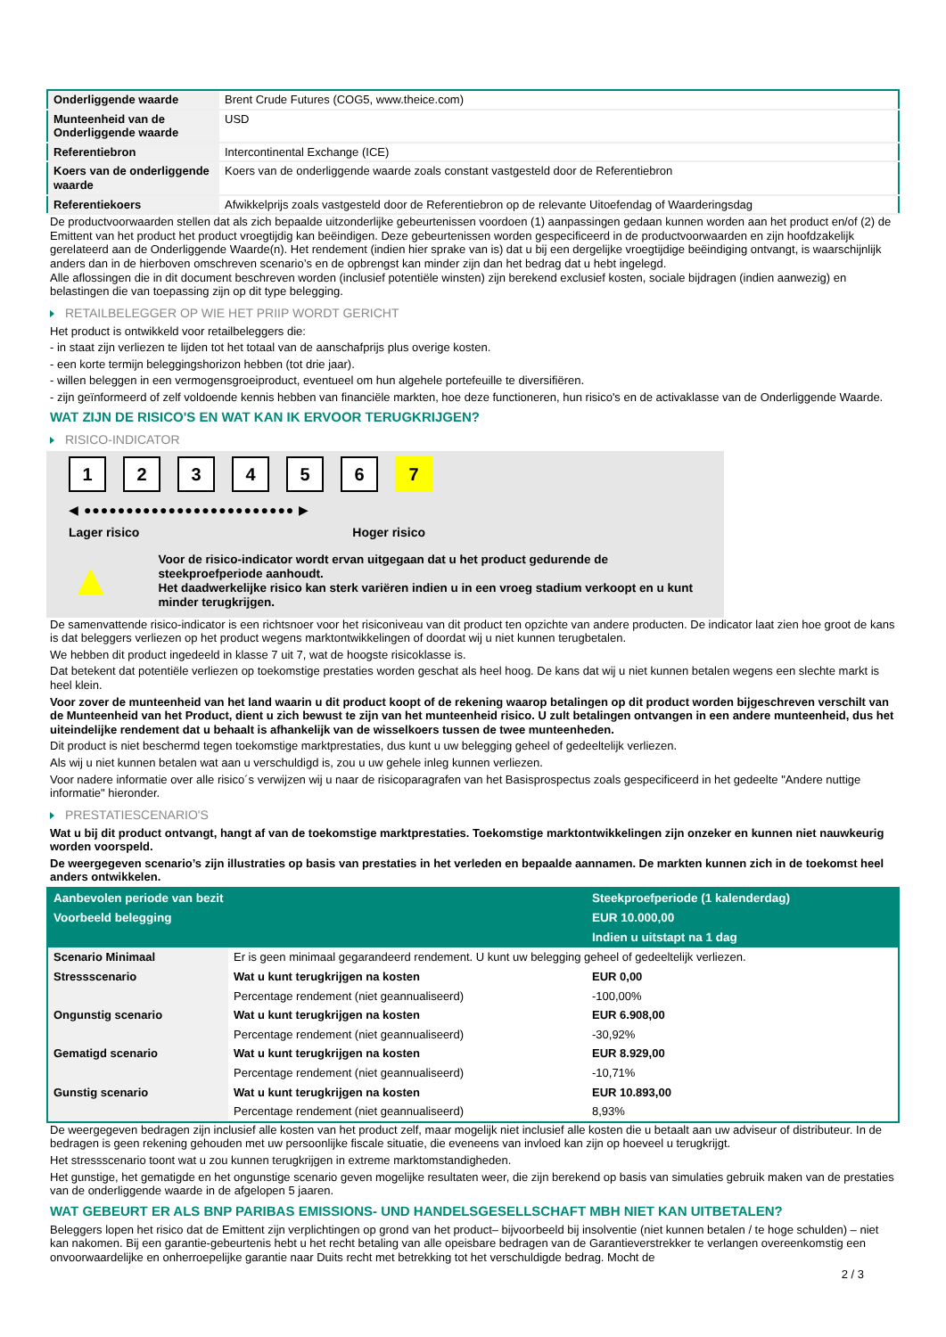| Onderliggende waarde | Brent Crude Futures (COG5, www.theice.com) |
| Munteenheid van de Onderliggende waarde | USD |
| Referentiebron | Intercontinental Exchange (ICE) |
| Koers van de onderliggende waarde | Koers van de onderliggende waarde zoals constant vastgesteld door de Referentiebron |
| Referentiekoers | Afwikkelprijs zoals vastgesteld door de Referentiebron op de relevante Uitoefendag of Waarderingsdag |
De productvoorwaarden stellen dat als zich bepaalde uitzonderlijke gebeurtenissen voordoen (1) aanpassingen gedaan kunnen worden aan het product en/of (2) de Emittent van het product het product vroegtijdig kan beëindigen. Deze gebeurtenissen worden gespecificeerd in de productvoorwaarden en zijn hoofdzakelijk gerelateerd aan de Onderliggende Waarde(n). Het rendement (indien hier sprake van is) dat u bij een dergelijke vroegtijdige beëindiging ontvangt, is waarschijnlijk anders dan in de hierboven omschreven scenario’s en de opbrengst kan minder zijn dan het bedrag dat u hebt ingelegd.
Alle aflossingen die in dit document beschreven worden (inclusief potentiële winsten) zijn berekend exclusief kosten, sociale bijdragen (indien aanwezig) en belastingen die van toepassing zijn op dit type belegging.
RETAILBELEGGER OP WIE HET PRIIP WORDT GERICHT
Het product is ontwikkeld voor retailbeleggers die:
- in staat zijn verliezen te lijden tot het totaal van de aanschafprijs plus overige kosten.
- een korte termijn beleggingshorizon hebben (tot drie jaar).
- willen beleggen in een vermogensgroeiproduct, eventueel om hun algehele portefeuille te diversifiëren.
- zijn geïnformeerd of zelf voldoende kennis hebben van financiële markten, hoe deze functioneren, hun risico's en de activaklasse van de Onderliggende Waarde.
WAT ZIJN DE RISICO'S EN WAT KAN IK ERVOOR TERUGKRIJGEN?
RISICO-INDICATOR
1234567
◀ ●●●●●●●●●●●●●●●●●●●●●●●●● ▶
Lager risico Hoger risico
▲
Voor de risico-indicator wordt ervan uitgegaan dat u het product gedurende de steekproefperiode aanhoudt.
Het daadwerkelijke risico kan sterk variëren indien u in een vroeg stadium verkoopt en u kunt minder terugkrijgen.
De samenvattende risico-indicator is een richtsnoer voor het risiconiveau van dit product ten opzichte van andere producten. De indicator laat zien hoe groot de kans is dat beleggers verliezen op het product wegens marktontwikkelingen of doordat wij u niet kunnen terugbetalen.
We hebben dit product ingedeeld in klasse 7 uit 7, wat de hoogste risicoklasse is.
Dat betekent dat potentiële verliezen op toekomstige prestaties worden geschat als heel hoog. De kans dat wij u niet kunnen betalen wegens een slechte markt is heel klein.
Voor zover de munteenheid van het land waarin u dit product koopt of de rekening waarop betalingen op dit product worden bijgeschreven verschilt van de Munteenheid van het Product, dient u zich bewust te zijn van het munteenheid risico. U zult betalingen ontvangen in een andere munteenheid, dus het uiteindelijke rendement dat u behaalt is afhankelijk van de wisselkoers tussen de twee munteenheden.
Dit product is niet beschermd tegen toekomstige marktprestaties, dus kunt u uw belegging geheel of gedeeltelijk verliezen.
Als wij u niet kunnen betalen wat aan u verschuldigd is, zou u uw gehele inleg kunnen verliezen.
Voor nadere informatie over alle risico´s verwijzen wij u naar de risicoparagrafen van het Basisprospectus zoals gespecificeerd in het gedeelte "Andere nuttige informatie" hieronder.
PRESTATIESCENARIO'S
Wat u bij dit product ontvangt, hangt af van de toekomstige marktprestaties. Toekomstige marktontwikkelingen zijn onzeker en kunnen niet nauwkeurig worden voorspeld.
De weergegeven scenario’s zijn illustraties op basis van prestaties in het verleden en bepaalde aannamen. De markten kunnen zich in de toekomst heel anders ontwikkelen.
| Aanbevolen periode van bezit | | Steekproefperiode (1 kalenderdag) |
| --- | --- | --- |
| Voorbeeld belegging | | EUR 10.000,00 |
| | | Indien u uitstapt na 1 dag |
| Scenario Minimaal | Er is geen minimaal gegarandeerd rendement. U kunt uw belegging geheel of gedeeltelijk verliezen. | |
| Stressscenario | Wat u kunt terugkrijgen na kosten | EUR 0,00 |
| | Percentage rendement (niet geannualiseerd) | -100,00% |
| Ongunstig scenario | Wat u kunt terugkrijgen na kosten | EUR 6.908,00 |
| | Percentage rendement (niet geannualiseerd) | -30,92% |
| Gematigd scenario | Wat u kunt terugkrijgen na kosten | EUR 8.929,00 |
| | Percentage rendement (niet geannualiseerd) | -10,71% |
| Gunstig scenario | Wat u kunt terugkrijgen na kosten | EUR 10.893,00 |
| | Percentage rendement (niet geannualiseerd) | 8,93% |
De weergegeven bedragen zijn inclusief alle kosten van het product zelf, maar mogelijk niet inclusief alle kosten die u betaalt aan uw adviseur of distributeur. In de bedragen is geen rekening gehouden met uw persoonlijke fiscale situatie, die eveneens van invloed kan zijn op hoeveel u terugkrijgt.
Het stressscenario toont wat u zou kunnen terugkrijgen in extreme marktomstandigheden.
Het gunstige, het gematigde en het ongunstige scenario geven mogelijke resultaten weer, die zijn berekend op basis van simulaties gebruik maken van de prestaties van de onderliggende waarde in de afgelopen 5 jaaren.
WAT GEBEURT ER ALS BNP PARIBAS EMISSIONS- UND HANDELSGESELLSCHAFT MBH NIET KAN UITBETALEN?
Beleggers lopen het risico dat de Emittent zijn verplichtingen op grond van het product– bijvoorbeeld bij insolventie (niet kunnen betalen / te hoge schulden) – niet kan nakomen. Bij een garantie-gebeurtenis hebt u het recht betaling van alle opeisbare bedragen van de Garantieverstrekker te verlangen overeenkomstig een onvoorwaardelijke en onherroepelijke garantie naar Duits recht met betrekking tot het verschuldigde bedrag. Mocht de
2 / 3